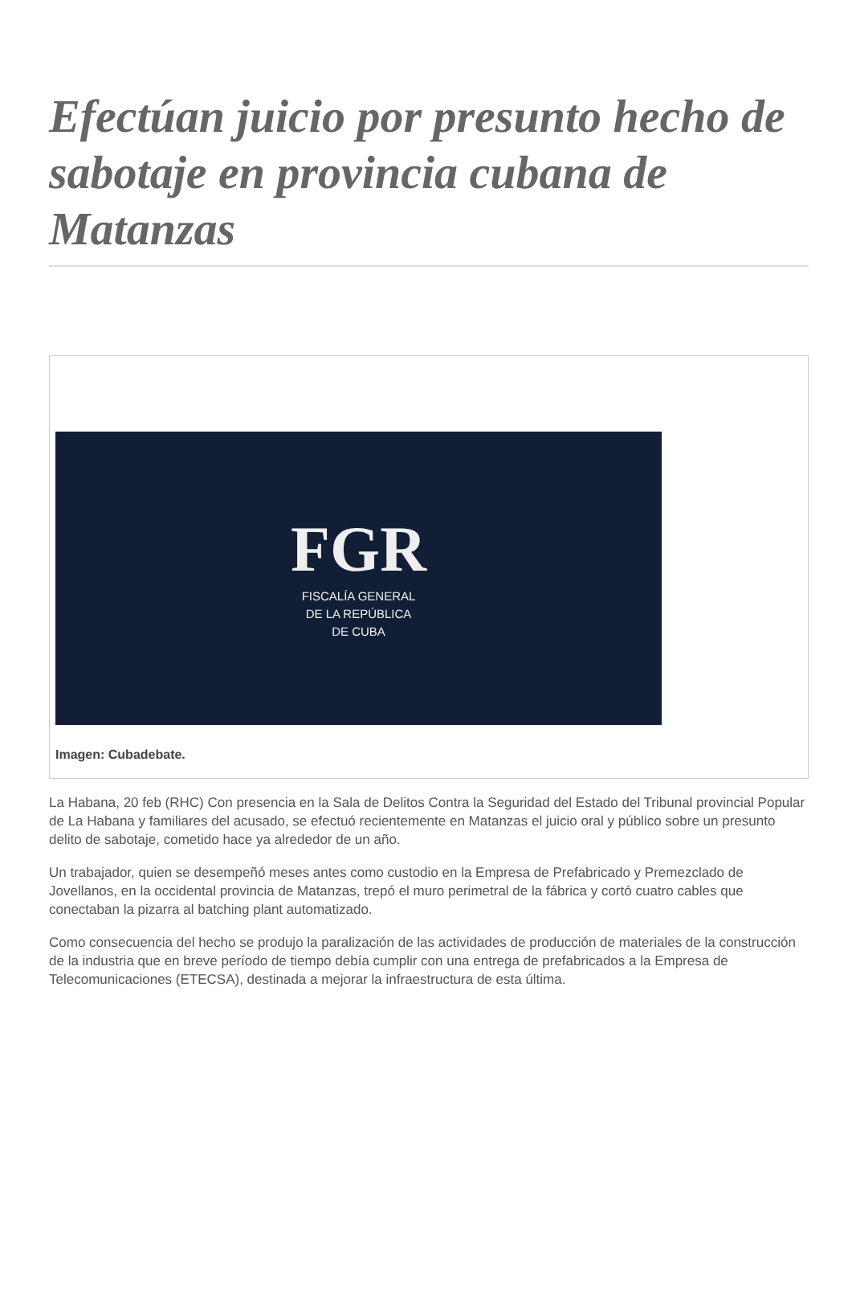Efectúan juicio por presunto hecho de sabotaje en provincia cubana de Matanzas
FGR
FISCALÍA GENERAL
DE LA REPÚBLICA
DE CUBA
Imagen: Cubadebate.
La Habana, 20 feb (RHC) Con presencia en la Sala de Delitos Contra la Seguridad del Estado del Tribunal provincial Popular de La Habana y familiares del acusado, se efectuó recientemente en Matanzas el juicio oral y público sobre un presunto delito de sabotaje, cometido hace ya alrededor de un año.
Un trabajador, quien se desempeñó meses antes como custodio en la Empresa de Prefabricado y Premezclado de Jovellanos, en la occidental provincia de Matanzas, trepó el muro perimetral de la fábrica y cortó cuatro cables que conectaban la pizarra al batching plant automatizado.
Como consecuencia del hecho se produjo la paralización de las actividades de producción de materiales de la construcción de la industria que en breve período de tiempo debía cumplir con una entrega de prefabricados a la Empresa de Telecomunicaciones (ETECSA), destinada a mejorar la infraestructura de esta última.